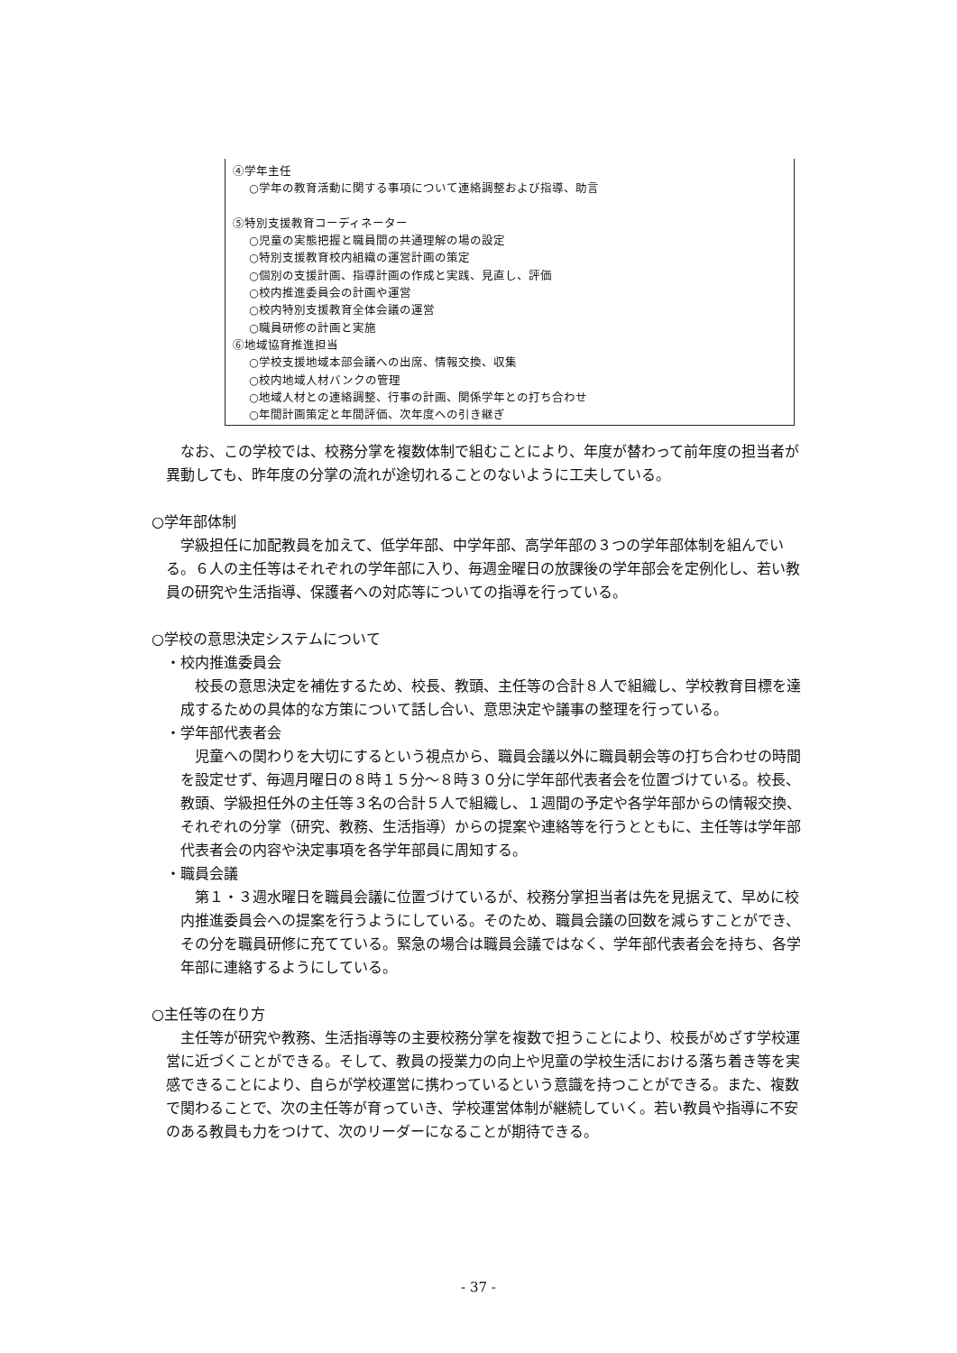④学年主任
○学年の教育活動に関する事項について連絡調整および指導、助言
⑤特別支援教育コーディネーター
○児童の実態把握と職員間の共通理解の場の設定
○特別支援教育校内組織の運営計画の策定
○個別の支援計画、指導計画の作成と実践、見直し、評価
○校内推進委員会の計画や運営
○校内特別支援教育全体会議の運営
○職員研修の計画と実施
⑥地域協育推進担当
○学校支援地域本部会議への出席、情報交換、収集
○校内地域人材バンクの管理
○地域人材との連絡調整、行事の計画、関係学年との打ち合わせ
○年間計画策定と年間評価、次年度への引き継ぎ
なお、この学校では、校務分掌を複数体制で組むことにより、年度が替わって前年度の担当者が異動しても、昨年度の分掌の流れが途切れることのないように工夫している。
○学年部体制
学級担任に加配教員を加えて、低学年部、中学年部、高学年部の３つの学年部体制を組んでいる。６人の主任等はそれぞれの学年部に入り、毎週金曜日の放課後の学年部会を定例化し、若い教員の研究や生活指導、保護者への対応等についての指導を行っている。
○学校の意思決定システムについて
・校内推進委員会
校長の意思決定を補佐するため、校長、教頭、主任等の合計８人で組織し、学校教育目標を達成するための具体的な方策について話し合い、意思決定や議事の整理を行っている。
・学年部代表者会
児童への関わりを大切にするという視点から、職員会議以外に職員朝会等の打ち合わせの時間を設定せず、毎週月曜日の８時１５分～８時３０分に学年部代表者会を位置づけている。校長、教頭、学級担任外の主任等３名の合計５人で組織し、１週間の予定や各学年部からの情報交換、それぞれの分掌（研究、教務、生活指導）からの提案や連絡等を行うとともに、主任等は学年部代表者会の内容や決定事項を各学年部員に周知する。
・職員会議
第１・３週水曜日を職員会議に位置づけているが、校務分掌担当者は先を見据えて、早めに校内推進委員会への提案を行うようにしている。そのため、職員会議の回数を減らすことができ、その分を職員研修に充てている。緊急の場合は職員会議ではなく、学年部代表者会を持ち、各学年部に連絡するようにしている。
○主任等の在り方
主任等が研究や教務、生活指導等の主要校務分掌を複数で担うことにより、校長がめざす学校運営に近づくことができる。そして、教員の授業力の向上や児童の学校生活における落ち着き等を実感できることにより、自らが学校運営に携わっているという意識を持つことができる。また、複数で関わることで、次の主任等が育っていき、学校運営体制が継続していく。若い教員や指導に不安のある教員も力をつけて、次のリーダーになることが期待できる。
- 37 -